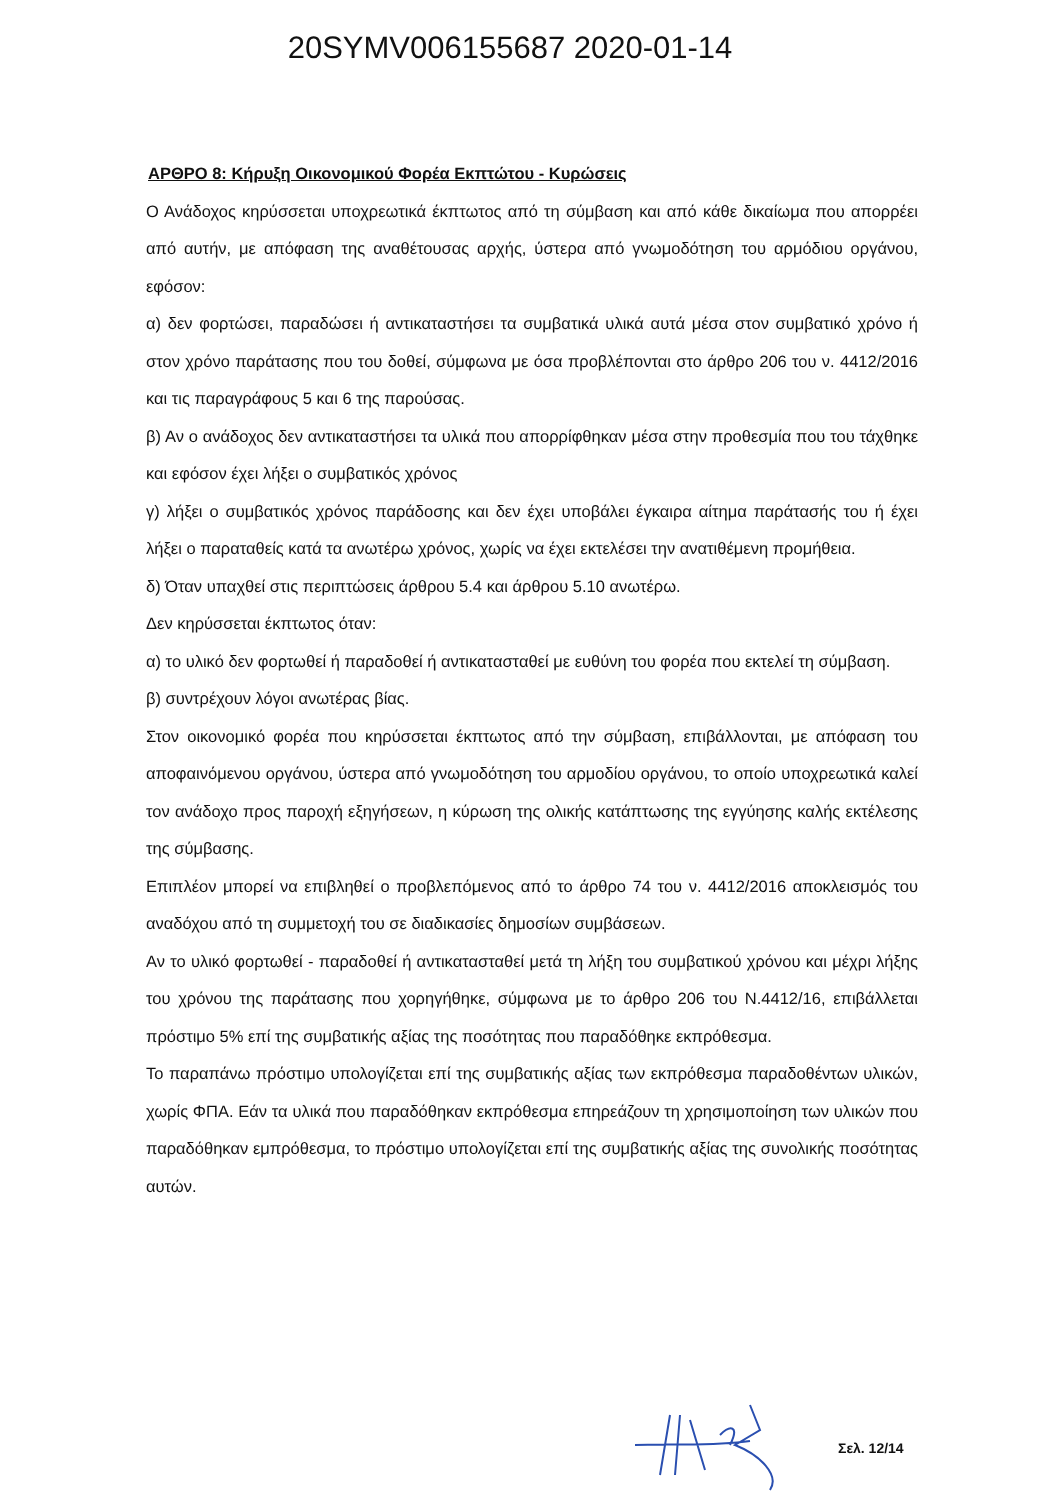20SYMV006155687 2020-01-14
ΑΡΘΡΟ 8: Κήρυξη Οικονομικού Φορέα Εκπτώτου - Κυρώσεις
Ο Ανάδοχος κηρύσσεται υποχρεωτικά έκπτωτος από τη σύμβαση και από κάθε δικαίωμα που απορρέει από αυτήν, με απόφαση της αναθέτουσας αρχής, ύστερα από γνωμοδότηση του αρμόδιου οργάνου, εφόσον:
α) δεν φορτώσει, παραδώσει ή αντικαταστήσει τα συμβατικά υλικά αυτά μέσα στον συμβατικό χρόνο ή στον χρόνο παράτασης που του δοθεί, σύμφωνα με όσα προβλέπονται στο άρθρο 206 του ν. 4412/2016 και τις παραγράφους 5 και 6 της παρούσας.
β) Αν ο ανάδοχος δεν αντικαταστήσει τα υλικά που απορρίφθηκαν μέσα στην προθεσμία που του τάχθηκε και εφόσον έχει λήξει ο συμβατικός χρόνος
γ) λήξει ο συμβατικός χρόνος παράδοσης και δεν έχει υποβάλει έγκαιρα αίτημα παράτασής του ή έχει λήξει ο παραταθείς κατά τα ανωτέρω χρόνος, χωρίς να έχει εκτελέσει την ανατιθέμενη προμήθεια.
δ) Όταν υπαχθεί στις περιπτώσεις άρθρου 5.4 και άρθρου 5.10 ανωτέρω.
Δεν κηρύσσεται έκπτωτος όταν:
α) το υλικό δεν φορτωθεί ή παραδοθεί ή αντικατασταθεί με ευθύνη του φορέα που εκτελεί τη σύμβαση.
β) συντρέχουν λόγοι ανωτέρας βίας.
Στον οικονομικό φορέα που κηρύσσεται έκπτωτος από την σύμβαση, επιβάλλονται, με απόφαση του αποφαινόμενου οργάνου, ύστερα από γνωμοδότηση του αρμοδίου οργάνου, το οποίο υποχρεωτικά καλεί τον ανάδοχο προς παροχή εξηγήσεων, η κύρωση της ολικής κατάπτωσης της εγγύησης καλής εκτέλεσης της σύμβασης.
Επιπλέον μπορεί να επιβληθεί ο προβλεπόμενος από το άρθρο 74 του ν. 4412/2016 αποκλεισμός του αναδόχου από τη συμμετοχή του σε διαδικασίες δημοσίων συμβάσεων.
Αν το υλικό φορτωθεί - παραδοθεί ή αντικατασταθεί μετά τη λήξη του συμβατικού χρόνου και μέχρι λήξης του χρόνου της παράτασης που χορηγήθηκε, σύμφωνα με το άρθρο 206 του Ν.4412/16, επιβάλλεται πρόστιμο 5% επί της συμβατικής αξίας της ποσότητας που παραδόθηκε εκπρόθεσμα.
Το παραπάνω πρόστιμο υπολογίζεται επί της συμβατικής αξίας των εκπρόθεσμα παραδοθέντων υλικών, χωρίς ΦΠΑ. Εάν τα υλικά που παραδόθηκαν εκπρόθεσμα επηρεάζουν τη χρησιμοποίηση των υλικών που παραδόθηκαν εμπρόθεσμα, το πρόστιμο υπολογίζεται επί της συμβατικής αξίας της συνολικής ποσότητας αυτών.
Σελ. 12/14